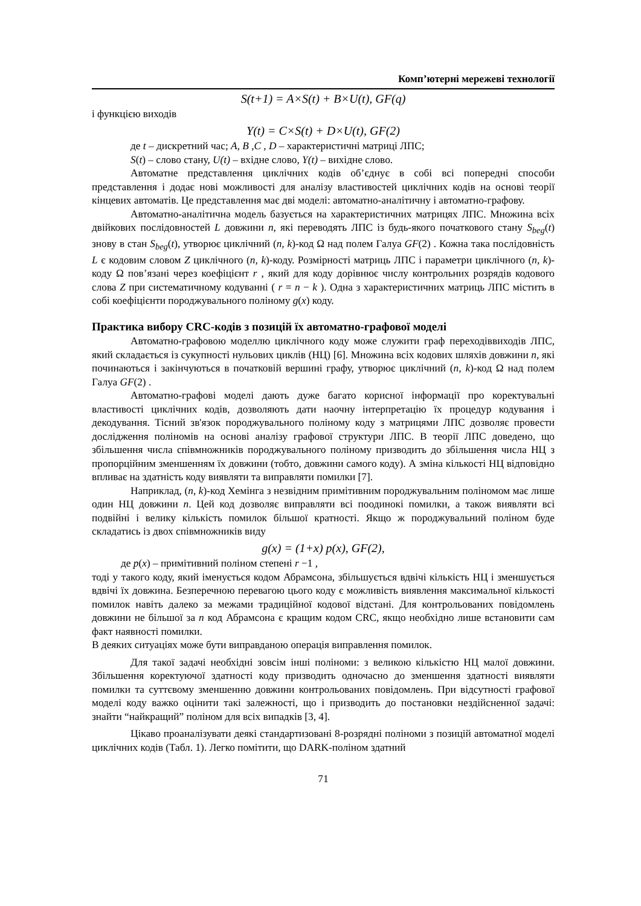Комп’ютерні мережеві технології
S(t+1) = A×S(t) + B×U(t), GF(q)
і функцією виходів
Y(t) = C×S(t) + D×U(t), GF(2)
де t – дискретний час; A, B ,C , D – характеристичні матриці ЛПС;
S(t) – слово стану, U(t) – вхідне слово, Y(t) – вихідне слово.
Автоматне представлення циклічних кодів об’єднує в собі всі попередні способи представлення і додає нові можливості для аналізу властивостей циклічних кодів на основі теорії кінцевих автоматів. Це представлення має дві моделі: автоматно-аналітичну і автоматно-графову.
Автоматно-аналітична модель базується на характеристичних матрицях ЛПС. Множина всіх двійкових послідовностей L довжини n, які переводять ЛПС із будь-якого початкового стану S<sub>beg</sub>(t) знову в стан S<sub>beg</sub>(t), утворює циклічний (n, k)-код Ω над полем Галуа GF(2) . Кожна така послідовність L є кодовим словом Z циклічного (n, k)-коду. Розмірності матриць ЛПС і параметри циклічного (n, k)-коду Ω пов’язані через коефіцієнт r , який для коду дорівнює числу контрольних розрядів кодового слова Z при систематичному кодуванні ( r = n − k ). Одна з характеристичних матриць ЛПС містить в собі коефіцієнти породжувального поліному g(x) коду.
Практика вибору CRC-кодів з позицій їх автоматно-графової моделі
Автоматно-графовою моделлю циклічного коду може служити граф переходіввиходів ЛПС, який складається із сукупності нульових циклів (НЦ) [6]. Множина всіх кодових шляхів довжини n, які починаються і закінчуються в початковій вершині графу, утворює циклічний (n, k)-код Ω над полем Галуа GF(2) .
Автоматно-графові моделі дають дуже багато корисної інформації про коректувальні властивості циклічних кодів, дозволяють дати наочну інтерпретацію їх процедур кодування і декодування. Тісний зв'язок породжувального поліному коду з матрицями ЛПС дозволяє провести дослідження поліномів на основі аналізу графової структури ЛПС. В теорії ЛПС доведено, що збільшення числа співмножників породжувального поліному призводить до збільшення числа НЦ з пропорційним зменшенням їх довжини (тобто, довжини самого коду). А зміна кількості НЦ відповідно впливає на здатність коду виявляти та виправляти помилки [7].
Наприклад, (n, k)-код Хемінга з незвідним примітивним породжувальним поліномом має лише один НЦ довжини n. Цей код дозволяє виправляти всі поодинокі помилки, а також виявляти всі подвійні і велику кількість помилок більшої кратності. Якщо ж породжувальний поліном буде складатись із двох співмножників виду
g(x) = (1+x) p(x), GF(2),
де p(x) – примітивний поліном степені r −1 ,
тоді у такого коду, який іменується кодом Абрамсона, збільшується вдвічі кількість НЦ і зменшується вдвічі їх довжина. Безперечною перевагою цього коду є можливість виявлення максимальної кількості помилок навіть далеко за межами традиційної кодової відстані. Для контрольованих повідомлень довжини не більшої за n код Абрамсона є кращим кодом CRC, якщо необхідно лише встановити сам факт наявності помилки.
В деяких ситуаціях може бути виправданою операція виправлення помилок.
Для такої задачі необхідні зовсім інші поліноми: з великою кількістю НЦ малої довжини. Збільшення коректуючої здатності коду призводить одночасно до зменшення здатності виявляти помилки та суттєвому зменшенню довжини контрольованих повідомлень. При відсутності графової моделі коду важко оцінити такі залежності, що і призводить до постановки нездійсненної задачі: знайти “найкращий” поліном для всіх випадків [3, 4].
Цікаво проаналізувати деякі стандартизовані 8-розрядні поліноми з позицій автоматної моделі циклічних кодів (Табл. 1). Легко помітити, що DARK-поліном здатний
71